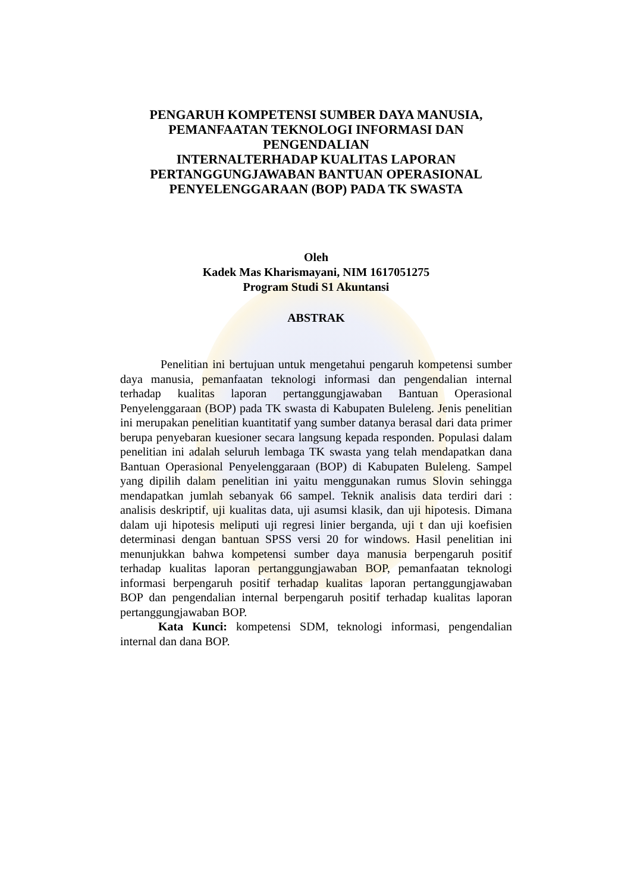PENGARUH KOMPETENSI SUMBER DAYA MANUSIA,
PEMANFAATAN TEKNOLOGI INFORMASI DAN PENGENDALIAN
INTERNALTERHADAP KUALITAS LAPORAN
PERTANGGUNGJAWABAN BANTUAN OPERASIONAL
PENYELENGGARAAN (BOP) PADA TK SWASTA
Oleh
Kadek Mas Kharismayani, NIM 1617051275
Program Studi S1 Akuntansi
ABSTRAK
Penelitian ini bertujuan untuk mengetahui pengaruh kompetensi sumber daya manusia, pemanfaatan teknologi informasi dan pengendalian internal terhadap kualitas laporan pertanggungjawaban Bantuan Operasional Penyelenggaraan (BOP) pada TK swasta di Kabupaten Buleleng. Jenis penelitian ini merupakan penelitian kuantitatif yang sumber datanya berasal dari data primer berupa penyebaran kuesioner secara langsung kepada responden. Populasi dalam penelitian ini adalah seluruh lembaga TK swasta yang telah mendapatkan dana Bantuan Operasional Penyelenggaraan (BOP) di Kabupaten Buleleng. Sampel yang dipilih dalam penelitian ini yaitu menggunakan rumus Slovin sehingga mendapatkan jumlah sebanyak 66 sampel. Teknik analisis data terdiri dari : analisis deskriptif, uji kualitas data, uji asumsi klasik, dan uji hipotesis. Dimana dalam uji hipotesis meliputi uji regresi linier berganda, uji t dan uji koefisien determinasi dengan bantuan SPSS versi 20 for windows. Hasil penelitian ini menunjukkan bahwa kompetensi sumber daya manusia berpengaruh positif terhadap kualitas laporan pertanggungjawaban BOP, pemanfaatan teknologi informasi berpengaruh positif terhadap kualitas laporan pertanggungjawaban BOP dan pengendalian internal berpengaruh positif terhadap kualitas laporan pertanggungjawaban BOP.
Kata Kunci: kompetensi SDM, teknologi informasi, pengendalian internal dan dana BOP.